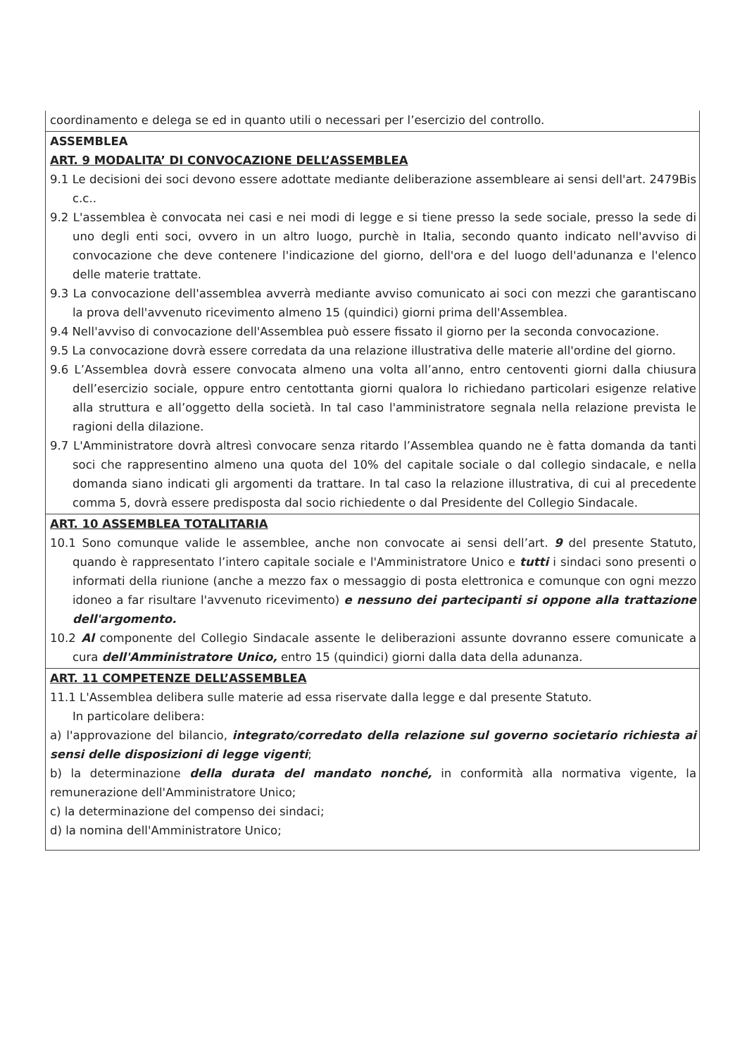| coordinamento e delega se ed in quanto utili o necessari per l’esercizio del controllo. |
| ASSEMBLEA ART. 9 MODALITA’ DI CONVOCAZIONE DELL’ASSEMBLEA 9.1 Le decisioni dei soci devono essere adottate mediante deliberazione assembleare ai sensi dell'art. 2479Bis c.c.. 9.2 L'assemblea è convocata nei casi e nei modi di legge e si tiene presso la sede sociale, presso la sede di uno degli enti soci, ovvero in un altro luogo, purchè in Italia, secondo quanto indicato nell'avviso di convocazione che deve contenere l'indicazione del giorno, dell'ora e del luogo dell'adunanza e l'elenco delle materie trattate. 9.3 La convocazione dell'assemblea avverrà mediante avviso comunicato ai soci con mezzi che garantiscano la prova dell'avvenuto ricevimento almeno 15 (quindici) giorni prima dell'Assemblea. 9.4 Nell'avviso di convocazione dell'Assemblea può essere fissato il giorno per la seconda convocazione. 9.5 La convocazione dovrà essere corredata da una relazione illustrativa delle materie all'ordine del giorno. 9.6 L’Assemblea dovrà essere convocata almeno una volta all’anno, entro centoventi giorni dalla chiusura dell’esercizio sociale, oppure entro centottanta giorni qualora lo richiedano particolari esigenze relative alla struttura e all’oggetto della società. In tal caso l'amministratore segnala nella relazione prevista le ragioni della dilazione. 9.7 L'Amministratore dovrà altresì convocare senza ritardo l’Assemblea quando ne è fatta domanda da tanti soci che rappresentino almeno una quota del 10% del capitale sociale o dal collegio sindacale, e nella domanda siano indicati gli argomenti da trattare. In tal caso la relazione illustrativa, di cui al precedente comma 5, dovrà essere predisposta dal socio richiedente o dal Presidente del Collegio Sindacale. |
| ART. 10 ASSEMBLEA TOTALITARIA 10.1 Sono comunque valide le assemblee, anche non convocate ai sensi dell’art. 9 del presente Statuto, quando è rappresentato l’intero capitale sociale e l'Amministratore Unico e tutti i sindaci sono presenti o informati della riunione (anche a mezzo fax o messaggio di posta elettronica e comunque con ogni mezzo idoneo a far risultare l'avvenuto ricevimento) e nessuno dei partecipanti si oppone alla trattazione dell'argomento. 10.2 Al componente del Collegio Sindacale assente le deliberazioni assunte dovranno essere comunicate a cura dell'Amministratore Unico, entro 15 (quindici) giorni dalla data della adunanza. |
| ART. 11 COMPETENZE DELL’ASSEMBLEA 11.1 L'Assemblea delibera sulle materie ad essa riservate dalla legge e dal presente Statuto. In particolare delibera: a) l'approvazione del bilancio, integrato/corredato della relazione sul governo societario richiesta ai sensi delle disposizioni di legge vigenti ; b) la determinazione della durata del mandato nonché, in conformità alla normativa vigente, la remunerazione dell'Amministratore Unico; c) la determinazione del compenso dei sindaci; d) la nomina dell'Amministratore Unico; |